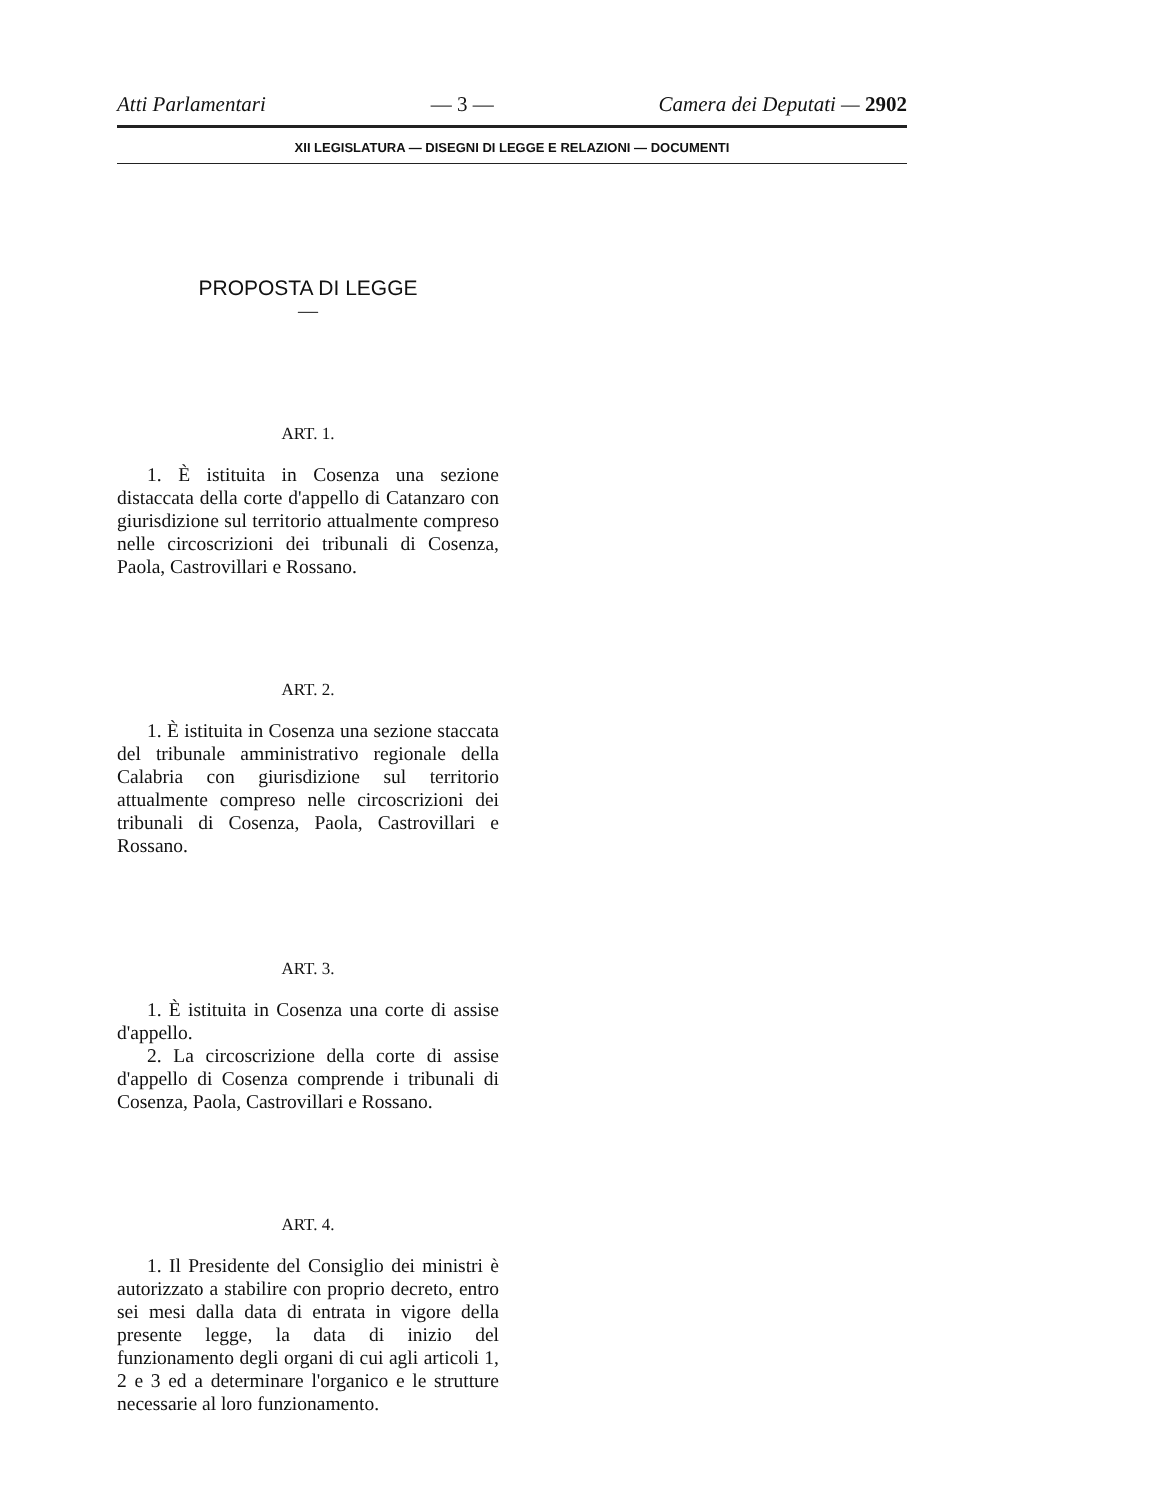Atti Parlamentari — 3 — Camera dei Deputati — 2902
XII LEGISLATURA — DISEGNI DI LEGGE E RELAZIONI — DOCUMENTI
PROPOSTA DI LEGGE
—
ART. 1.
1. È istituita in Cosenza una sezione distaccata della corte d'appello di Catanzaro con giurisdizione sul territorio attualmente compreso nelle circoscrizioni dei tribunali di Cosenza, Paola, Castrovillari e Rossano.
ART. 2.
1. È istituita in Cosenza una sezione staccata del tribunale amministrativo regionale della Calabria con giurisdizione sul territorio attualmente compreso nelle circoscrizioni dei tribunali di Cosenza, Paola, Castrovillari e Rossano.
ART. 3.
1. È istituita in Cosenza una corte di assise d'appello.
2. La circoscrizione della corte di assise d'appello di Cosenza comprende i tribunali di Cosenza, Paola, Castrovillari e Rossano.
ART. 4.
1. Il Presidente del Consiglio dei ministri è autorizzato a stabilire con proprio decreto, entro sei mesi dalla data di entrata in vigore della presente legge, la data di inizio del funzionamento degli organi di cui agli articoli 1, 2 e 3 ed a determinare l'organico e le strutture necessarie al loro funzionamento.